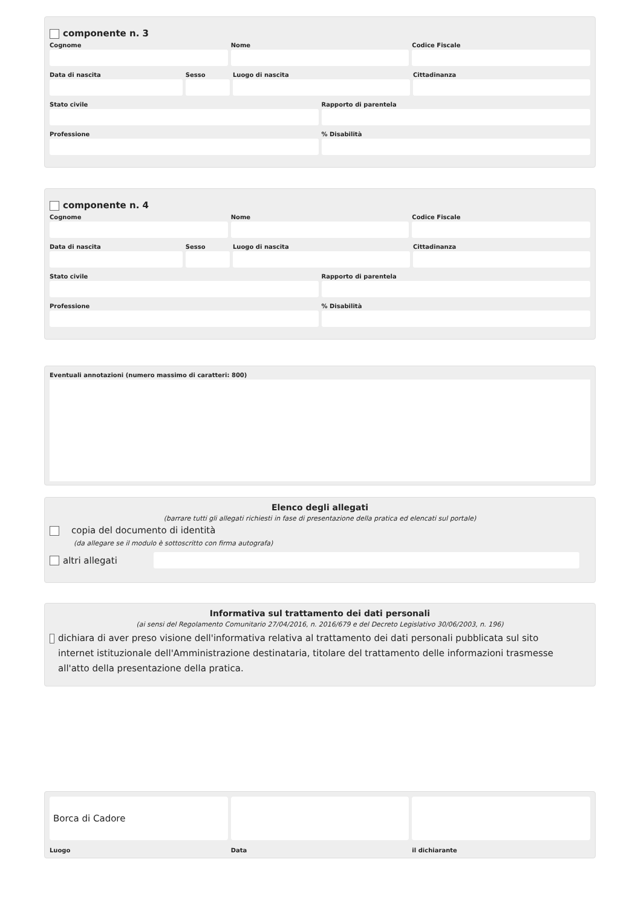componente n. 3
Cognome Nome Codice Fiscale
Data di nascita Sesso Luogo di nascita Cittadinanza
Stato civile Rapporto di parentela
Professione % Disabilità
componente n. 4
Cognome Nome Codice Fiscale
Data di nascita Sesso Luogo di nascita Cittadinanza
Stato civile Rapporto di parentela
Professione % Disabilità
Eventuali annotazioni (numero massimo di caratteri: 800)
Elenco degli allegati
(barrare tutti gli allegati richiesti in fase di presentazione della pratica ed elencati sul portale)
copia del documento di identità
(da allegare se il modulo è sottoscritto con firma autografa)
altri allegati
Informativa sul trattamento dei dati personali
(ai sensi del Regolamento Comunitario 27/04/2016, n. 2016/679 e del Decreto Legislativo 30/06/2003, n. 196)
dichiara di aver preso visione dell'informativa relativa al trattamento dei dati personali pubblicata sul sito internet istituzionale dell'Amministrazione destinataria, titolare del trattamento delle informazioni trasmesse all'atto della presentazione della pratica.
Borca di Cadore
Luogo Data il dichiarante